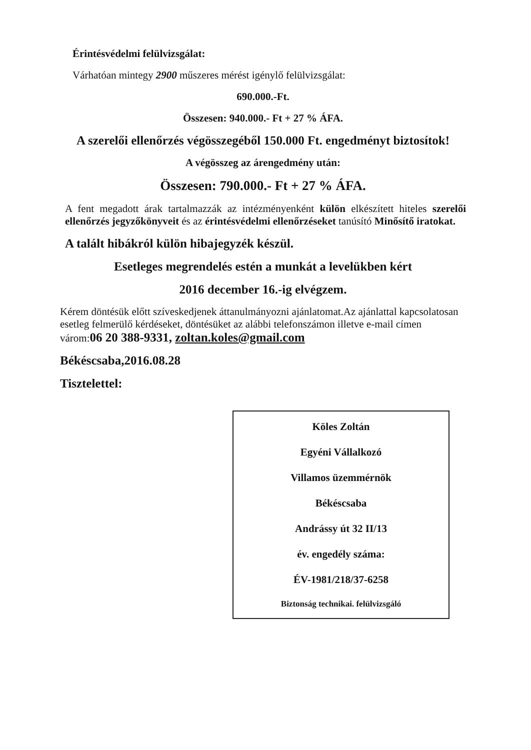Érintésvédelmi felülvizsgálat:
Várhatóan mintegy 2900 műszeres mérést igénylő felülvizsgálat:
690.000.-Ft.
Összesen: 940.000.- Ft + 27 % ÁFA.
A szerelői ellenőrzés végösszegéből 150.000 Ft. engedményt biztosítok!
A végösszeg az árengedmény után:
Összesen: 790.000.- Ft + 27 % ÁFA.
A fent megadott árak tartalmazzák az intézményenként külön elkészített hiteles szerelői ellenőrzés jegyzőkönyveit és az érintésvédelmi ellenőrzéseket tanúsító Minősítő iratokat.
A talált hibákról külön hibajegyzék készül.
Esetleges megrendelés estén a munkát a levelükben kért
2016 december 16.-ig elvégzem.
Kérem döntésük előtt szíveskedjenek áttanulmányozni ajánlatomat.Az ajánlattal kapcsolatosan esetleg felmerülő kérdéseket, döntésüket az alábbi telefonszámon illetve e-mail címen várom:06 20 388-9331, zoltan.koles@gmail.com
Békéscsaba,2016.08.28
Tisztelettel:
Köles Zoltán
Egyéni Vállalkozó
Villamos üzemmérnök
Békéscsaba
Andrássy út 32 II/13
év. engedély száma:
ÉV-1981/218/37-6258
Biztonság technikai. felülvizsgáló